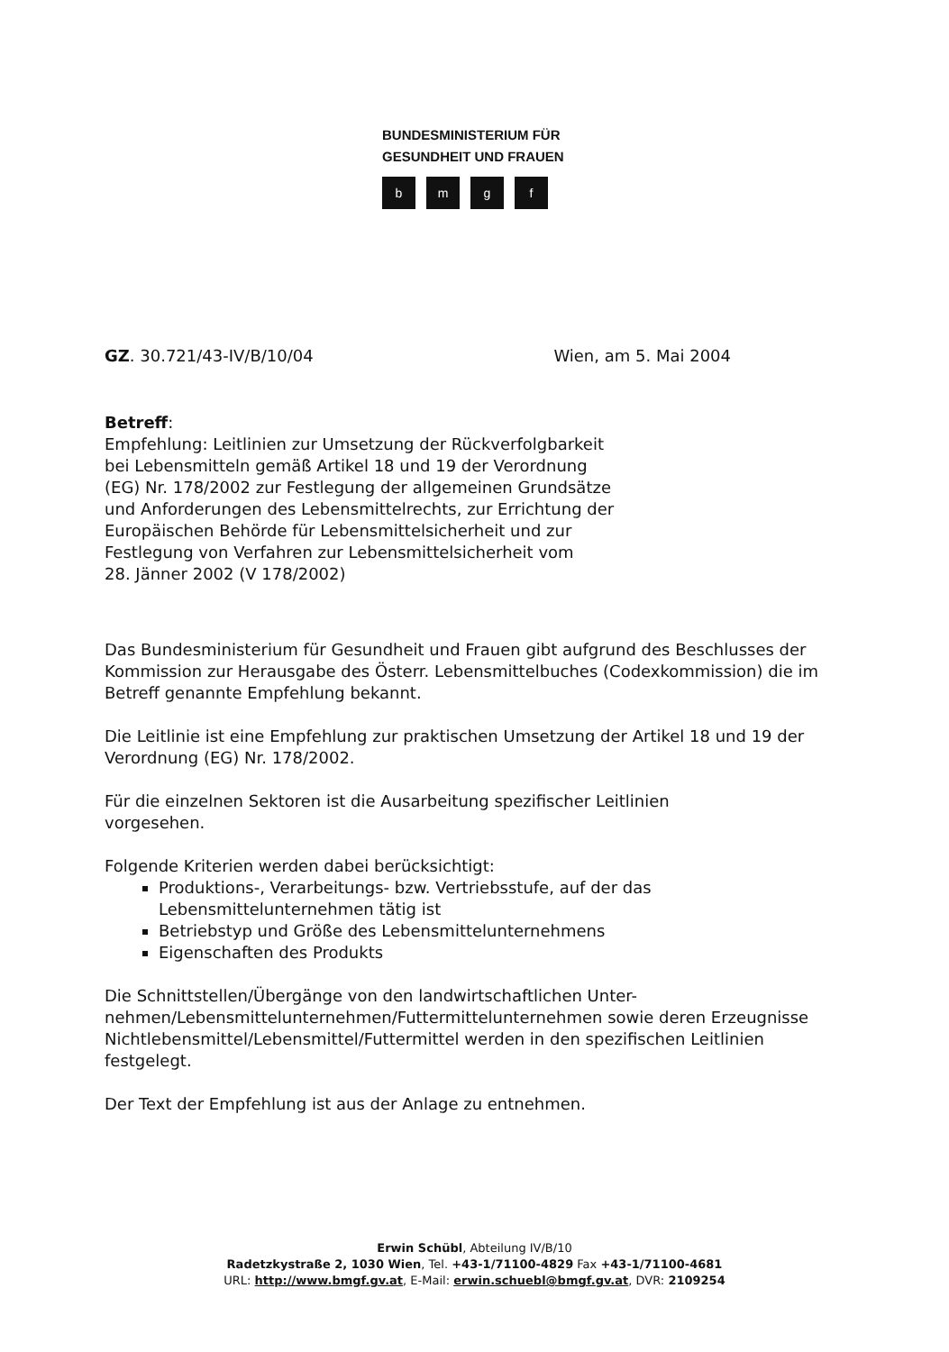BUNDESMINISTERIUM FÜR
GESUNDHEIT UND FRAUEN
bmgf
GZ. 30.721/43-IV/B/10/04 Wien, am 5. Mai 2004
Betreff:
Empfehlung: Leitlinien zur Umsetzung der Rückverfolgbarkeit
bei Lebensmitteln gemäß Artikel 18 und 19 der Verordnung
(EG) Nr. 178/2002 zur Festlegung der allgemeinen Grundsätze
und Anforderungen des Lebensmittelrechts, zur Errichtung der
Europäischen Behörde für Lebensmittelsicherheit und zur
Festlegung von Verfahren zur Lebensmittelsicherheit vom
28. Jänner 2002 (V 178/2002)
Das Bundesministerium für Gesundheit und Frauen gibt aufgrund des Beschlusses der Kommission zur Herausgabe des Österr. Lebensmittelbuches (Codexkommission) die im Betreff genannte Empfehlung bekannt.
Die Leitlinie ist eine Empfehlung zur praktischen Umsetzung der Artikel 18 und 19 der Verordnung (EG) Nr. 178/2002.
Für die einzelnen Sektoren ist die Ausarbeitung spezifischer Leitlinien
vorgesehen.
Folgende Kriterien werden dabei berücksichtigt:
Produktions-, Verarbeitungs- bzw. Vertriebsstufe, auf der das Lebensmittelunternehmen tätig ist
Betriebstyp und Größe des Lebensmittelunternehmens
Eigenschaften des Produkts
Die Schnittstellen/Übergänge von den landwirtschaftlichen Unter-
nehmen/Lebensmittelunternehmen/Futtermittelunternehmen sowie deren Erzeugnisse Nichtlebensmittel/Lebensmittel/Futtermittel werden in den spezifischen Leitlinien festgelegt.
Der Text der Empfehlung ist aus der Anlage zu entnehmen.
Erwin Schübl, Abteilung IV/B/10
Radetzkystraße 2, 1030 Wien, Tel. +43-1/71100-4829 Fax +43-1/71100-4681
URL: http://www.bmgf.gv.at, E-Mail: erwin.schuebl@bmgf.gv.at, DVR: 2109254